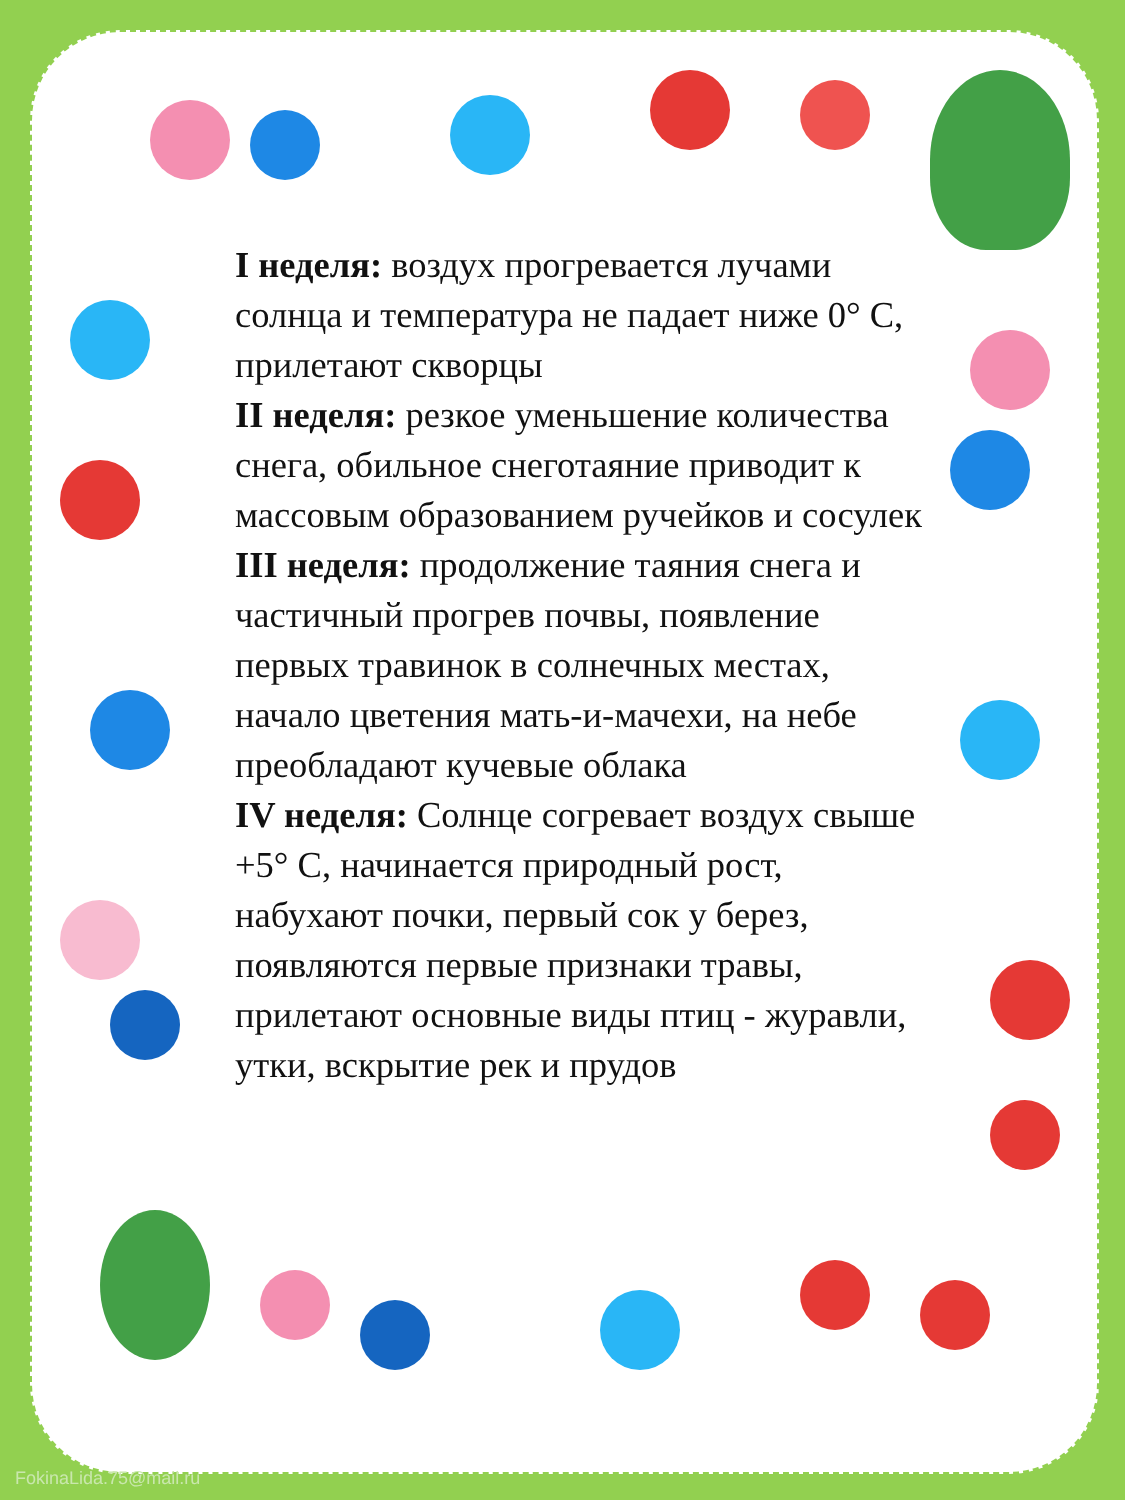I неделя: воздух прогревается лучами солнца и температура не падает ниже 0° С, прилетают скворцы
II неделя: резкое уменьшение количества снега, обильное снеготаяние приводит к массовым образованием ручейков и сосулек
III неделя: продолжение таяния снега и частичный прогрев почвы, появление первых травинок в солнечных местах, начало цветения мать-и-мачехи, на небе преобладают кучевые облака
IV неделя: Солнце согревает воздух свыше +5° С, начинается природный рост, набухают почки, первый сок у берез, появляются первые признаки травы, прилетают основные виды птиц - журавли, утки, вскрытие рек и прудов
FokinaLida.75@mail.ru